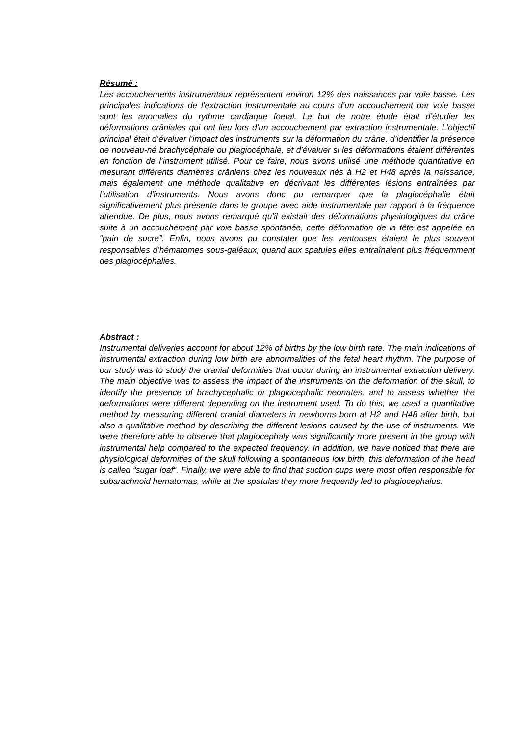Résumé :
Les accouchements instrumentaux représentent environ 12% des naissances par voie basse. Les principales indications de l’extraction instrumentale au cours d’un accouchement par voie basse sont les anomalies du rythme cardiaque foetal. Le but de notre étude était d’étudier les déformations crâniales qui ont lieu lors d’un accouchement par extraction instrumentale. L’objectif principal était d’évaluer l’impact des instruments sur la déformation du crâne, d’identifier la présence de nouveau-né brachycéphale ou plagiocéphale, et d’évaluer si les déformations étaient différentes en fonction de l’instrument utilisé. Pour ce faire, nous avons utilisé une méthode quantitative en mesurant différents diamètres crâniens chez les nouveaux nés à H2 et H48 après la naissance, mais également une méthode qualitative en décrivant les différentes lésions entraînées par l’utilisation d’instruments. Nous avons donc pu remarquer que la plagiocéphalie était significativement plus présente dans le groupe avec aide instrumentale par rapport à la fréquence attendue. De plus, nous avons remarqué qu’il existait des déformations physiologiques du crâne suite à un accouchement par voie basse spontanée, cette déformation de la tête est appelée en “pain de sucre”. Enfin, nous avons pu constater que les ventouses étaient le plus souvent responsables d’hématomes sous-galéaux, quand aux spatules elles entraînaient plus fréquemment des plagiocéphalies.
Abstract :
Instrumental deliveries account for about 12% of births by the low birth rate. The main indications of instrumental extraction during low birth are abnormalities of the fetal heart rhythm. The purpose of our study was to study the cranial deformities that occur during an instrumental extraction delivery. The main objective was to assess the impact of the instruments on the deformation of the skull, to identify the presence of brachycephalic or plagiocephalic neonates, and to assess whether the deformations were different depending on the instrument used. To do this, we used a quantitative method by measuring different cranial diameters in newborns born at H2 and H48 after birth, but also a qualitative method by describing the different lesions caused by the use of instruments. We were therefore able to observe that plagiocephaly was significantly more present in the group with instrumental help compared to the expected frequency. In addition, we have noticed that there are physiological deformities of the skull following a spontaneous low birth, this deformation of the head is called “sugar loaf”. Finally, we were able to find that suction cups were most often responsible for subarachnoid hematomas, while at the spatulas they more frequently led to plagiocephalus.